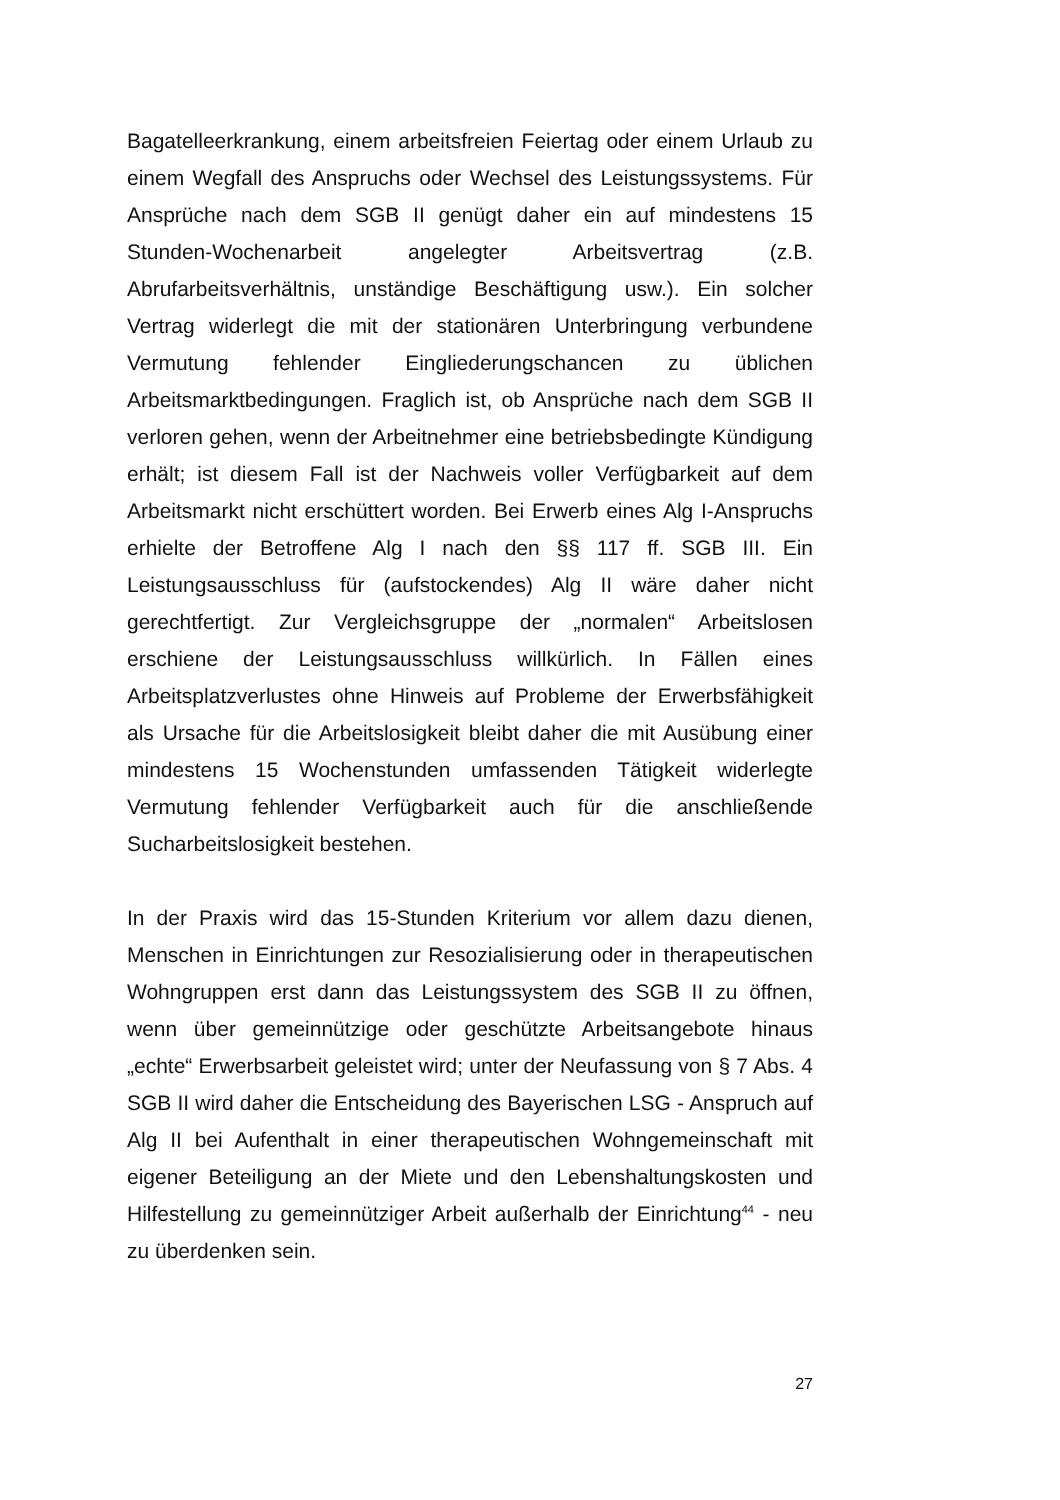Bagatelleerkrankung, einem arbeitsfreien Feiertag oder einem Urlaub zu einem Wegfall des Anspruchs oder Wechsel des Leistungssystems. Für Ansprüche nach dem SGB II genügt daher ein auf mindestens 15 Stunden-Wochenarbeit angelegter Arbeitsvertrag (z.B. Abrufarbeitsverhältnis, unständige Beschäftigung usw.). Ein solcher Vertrag widerlegt die mit der stationären Unterbringung verbundene Vermutung fehlender Eingliederungschancen zu üblichen Arbeitsmarktbedingungen. Fraglich ist, ob Ansprüche nach dem SGB II verloren gehen, wenn der Arbeitnehmer eine betriebsbedingte Kündigung erhält; ist diesem Fall ist der Nachweis voller Verfügbarkeit auf dem Arbeitsmarkt nicht erschüttert worden. Bei Erwerb eines Alg I-Anspruchs erhielte der Betroffene Alg I nach den §§ 117 ff. SGB III. Ein Leistungsausschluss für (aufstockendes) Alg II wäre daher nicht gerechtfertigt. Zur Vergleichsgruppe der „normalen“ Arbeitslosen erschiene der Leistungsausschluss willkürlich. In Fällen eines Arbeitsplatzverlustes ohne Hinweis auf Probleme der Erwerbsfähigkeit als Ursache für die Arbeitslosigkeit bleibt daher die mit Ausübung einer mindestens 15 Wochenstunden umfassenden Tätigkeit widerlegte Vermutung fehlender Verfügbarkeit auch für die anschließende Sucharbeitslosigkeit bestehen.
In der Praxis wird das 15-Stunden Kriterium vor allem dazu dienen, Menschen in Einrichtungen zur Resozialisierung oder in therapeutischen Wohngruppen erst dann das Leistungssystem des SGB II zu öffnen, wenn über gemeinnützige oder geschützte Arbeitsangebote hinaus „echte“ Erwerbsarbeit geleistet wird; unter der Neufassung von § 7 Abs. 4 SGB II wird daher die Entscheidung des Bayerischen LSG - Anspruch auf Alg II bei Aufenthalt in einer therapeutischen Wohngemeinschaft mit eigener Beteiligung an der Miete und den Lebenshaltungskosten und Hilfestellung zu gemeinnütziger Arbeit außerhalb der Einrichtung<sup>44</sup> - neu zu überdenken sein.
27